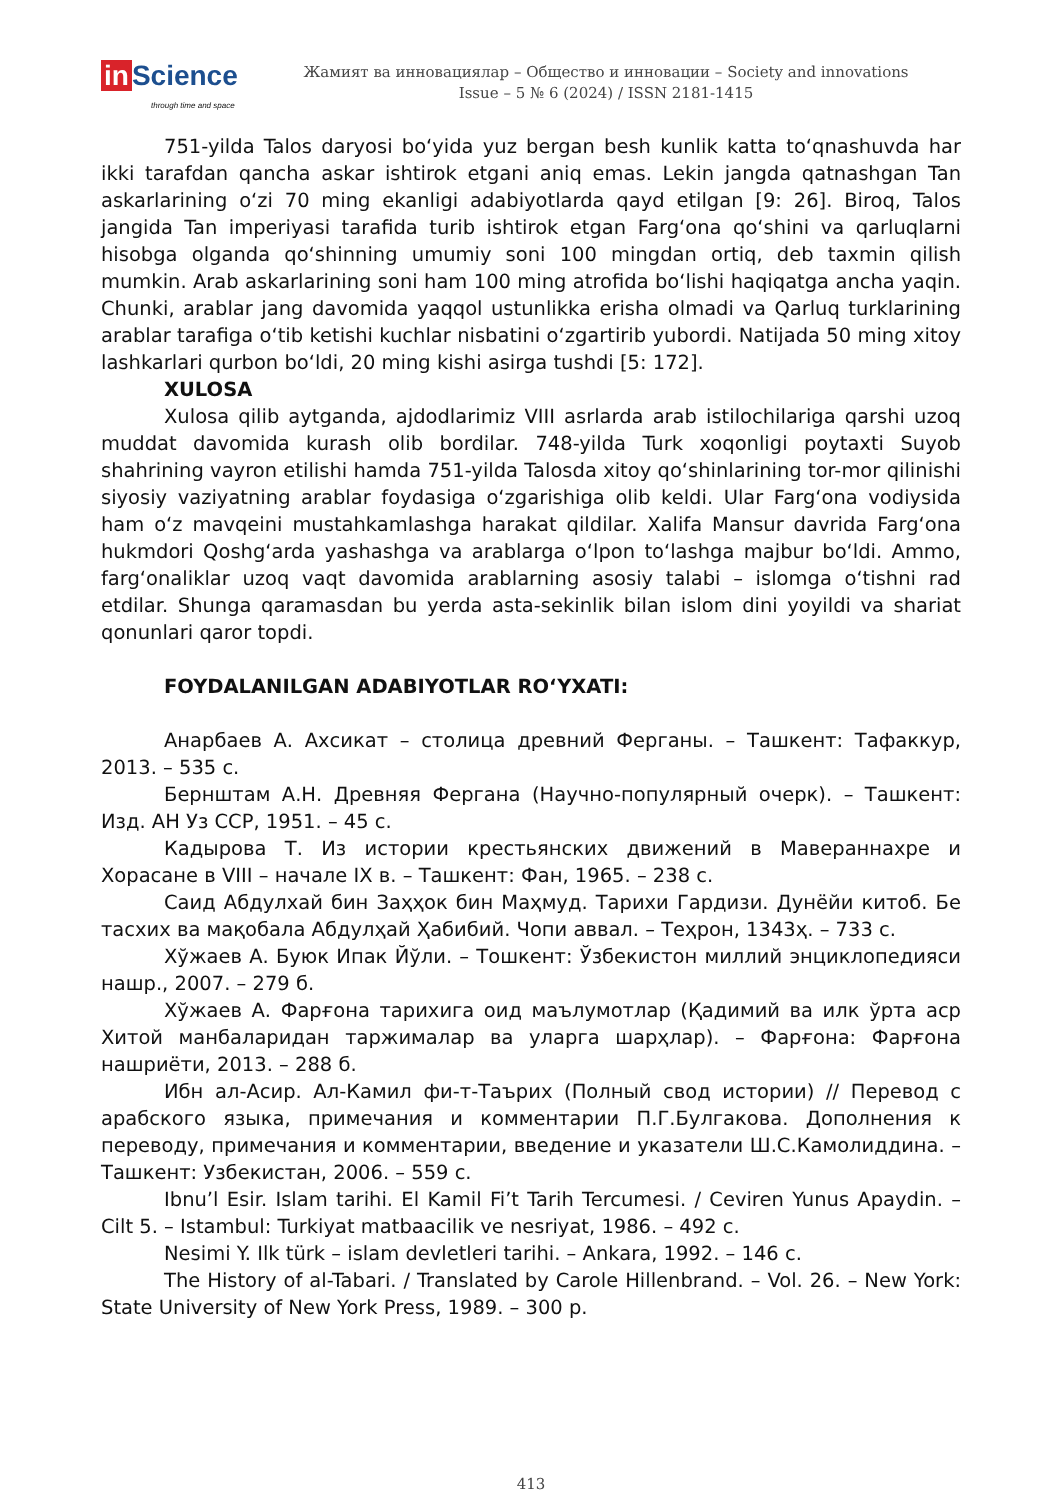in Science
through time and space
Жамият ва инновациялар – Общество и инновации – Society and innovations
Issue – 5 № 6 (2024) / ISSN 2181-1415
751-yilda Talos daryosi boʻyida yuz bergan besh kunlik katta toʻqnashuvda har ikki tarafdan qancha askar ishtirok etgani aniq emas. Lekin jangda qatnashgan Tan askarlarining oʻzi 70 ming ekanligi adabiyotlarda qayd etilgan [9: 26]. Biroq, Talos jangida Tan imperiyasi tarafida turib ishtirok etgan Fargʻona qoʻshini va qarluqlarni hisobga olganda qoʻshinning umumiy soni 100 mingdan ortiq, deb taxmin qilish mumkin. Arab askarlarining soni ham 100 ming atrofida boʻlishi haqiqatga ancha yaqin. Chunki, arablar jang davomida yaqqol ustunlikka erisha olmadi va Qarluq turklarining arablar tarafiga oʻtib ketishi kuchlar nisbatini oʻzgartirib yubordi. Natijada 50 ming xitoy lashkarlari qurbon boʻldi, 20 ming kishi asirga tushdi [5: 172].
XULOSA
Xulosa qilib aytganda, ajdodlarimiz VIII asrlarda arab istilochilariga qarshi uzoq muddat davomida kurash olib bordilar. 748-yilda Turk xoqonligi poytaxti Suyob shahrining vayron etilishi hamda 751-yilda Talosda xitoy qoʻshinlarining tor-mor qilinishi siyosiy vaziyatning arablar foydasiga oʻzgarishiga olib keldi. Ular Fargʻona vodiysida ham oʻz mavqeini mustahkamlashga harakat qildilar. Xalifa Mansur davrida Fargʻona hukmdori Qoshgʻarda yashashga va arablarga oʻlpon toʻlashga majbur boʻldi. Ammo, fargʻonaliklar uzoq vaqt davomida arablarning asosiy talabi – islomga oʻtishni rad etdilar. Shunga qaramasdan bu yerda asta-sekinlik bilan islom dini yoyildi va shariat qonunlari qaror topdi.
FOYDALANILGAN ADABIYOTLAR ROʻYXATI:
Анарбаев А. Ахсикат – столица древний Ферганы. – Ташкент: Тафаккур, 2013. – 535 с.
Бернштам А.Н. Древняя Фергана (Научно-популярный очерк). – Ташкент: Изд. АН Уз ССР, 1951. – 45 с.
Кадырова Т. Из истории крестьянских движений в Мавераннахре и Хорасане в VIII – начале IX в. – Ташкент: Фан, 1965. – 238 с.
Саид Абдулхай бин Заҳҳок бин Маҳмуд. Тарихи Гардизи. Дунёйи китоб. Бе тасхих ва мақобала Абдулҳай Ҳабибий. Чопи аввал. – Теҳрон, 1343ҳ. – 733 с.
Хўжаев А. Буюк Ипак Йўли. – Тошкент: Ўзбекистон миллий энциклопедияси нашр., 2007. – 279 б.
Хўжаев А. Фарғона тарихига оид маълумотлар (Қадимий ва илк ўрта аср Хитой манбаларидан таржималар ва уларга шарҳлар). – Фарғона: Фарғона нашриёти, 2013. – 288 б.
Ибн ал-Асир. Ал-Камил фи-т-Таърих (Полный свод истории) // Перевод с арабского языка, примечания и комментарии П.Г.Булгакова. Дополнения к переводу, примечания и комментарии, введение и указатели Ш.С.Камолиддина. – Ташкент: Узбекистан, 2006. – 559 с.
Ibnu’l Esir. Islam tarihi. El Kamil Fi’t Tarih Tercumesi. / Ceviren Yunus Apaydin. – Cilt 5. – Istambul: Turkiyat matbaacilik ve nesriyat, 1986. – 492 c.
Nesimi Y. Ilk türk – islam devletleri tarihi. – Ankara, 1992. – 146 c.
The History of al-Tabari. / Translated by Carole Hillenbrand. – Vol. 26. – New York: State University of New York Press, 1989. – 300 p.
413